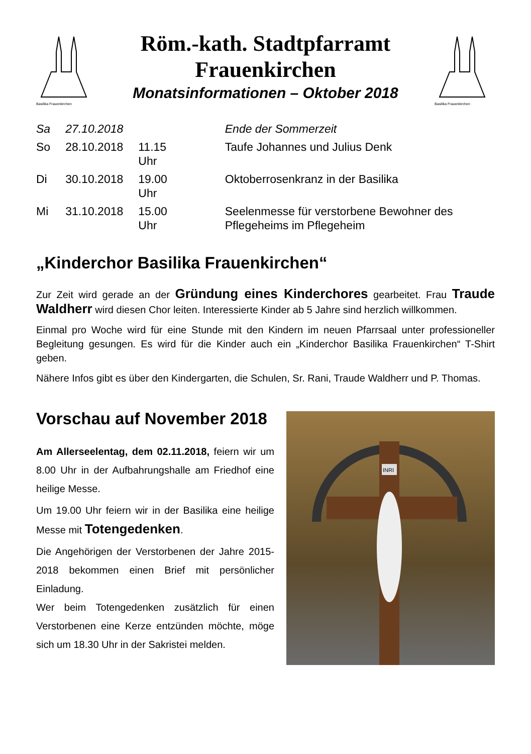Basilika Frauenkirchen
Röm.-kath. Stadtpfarramt
Frauenkirchen
Monatsinformationen – Oktober 2018
Basilika Frauenkirchen
| Sa | 27.10.2018 | | Ende der Sommerzeit |
| So | 28.10.2018 | 11.15 Uhr | Taufe Johannes und Julius Denk |
| Di | 30.10.2018 | 19.00 Uhr | Oktoberrosenkranz in der Basilika |
| Mi | 31.10.2018 | 15.00 Uhr | Seelenmesse für verstorbene Bewohner des Pflegeheims im Pflegeheim |
„Kinderchor Basilika Frauenkirchen“
Zur Zeit wird gerade an der Gründung eines Kinderchores gearbeitet. Frau Traude Waldherr wird diesen Chor leiten. Interessierte Kinder ab 5 Jahre sind herzlich willkommen.
Einmal pro Woche wird für eine Stunde mit den Kindern im neuen Pfarrsaal unter professioneller Begleitung gesungen. Es wird für die Kinder auch ein „Kinderchor Basilika Frauenkirchen“ T-Shirt geben.
Nähere Infos gibt es über den Kindergarten, die Schulen, Sr. Rani, Traude Waldherr und P. Thomas.
Vorschau auf November 2018
Am Allerseelentag, dem 02.11.2018, feiern wir um 8.00 Uhr in der Aufbahrungshalle am Friedhof eine heilige Messe.
Um 19.00 Uhr feiern wir in der Basilika eine heilige Messe mit Totengedenken.
Die Angehörigen der Verstorbenen der Jahre 2015-2018 bekommen einen Brief mit persönlicher Einladung.
Wer beim Totengedenken zusätzlich für einen Verstorbenen eine Kerze entzünden möchte, möge sich um 18.30 Uhr in der Sakristei melden.
INRI